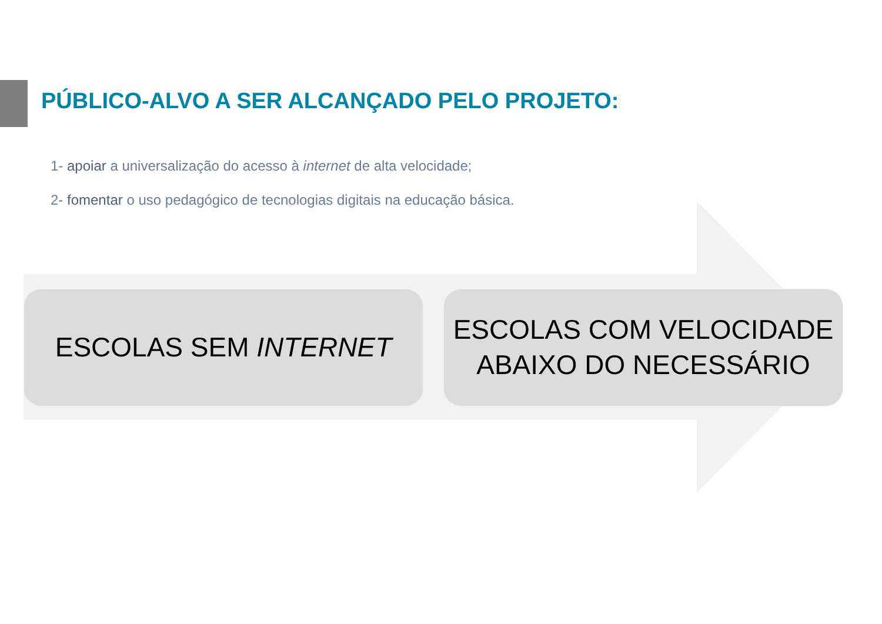PÚBLICO-ALVO A SER ALCANÇADO PELO PROJETO:
1- apoiar a universalização do acesso à internet de alta velocidade;
2- fomentar o uso pedagógico de tecnologias digitais na educação básica.
ESCOLAS SEM INTERNET
ESCOLAS COM VELOCIDADE
ABAIXO DO NECESSÁRIO